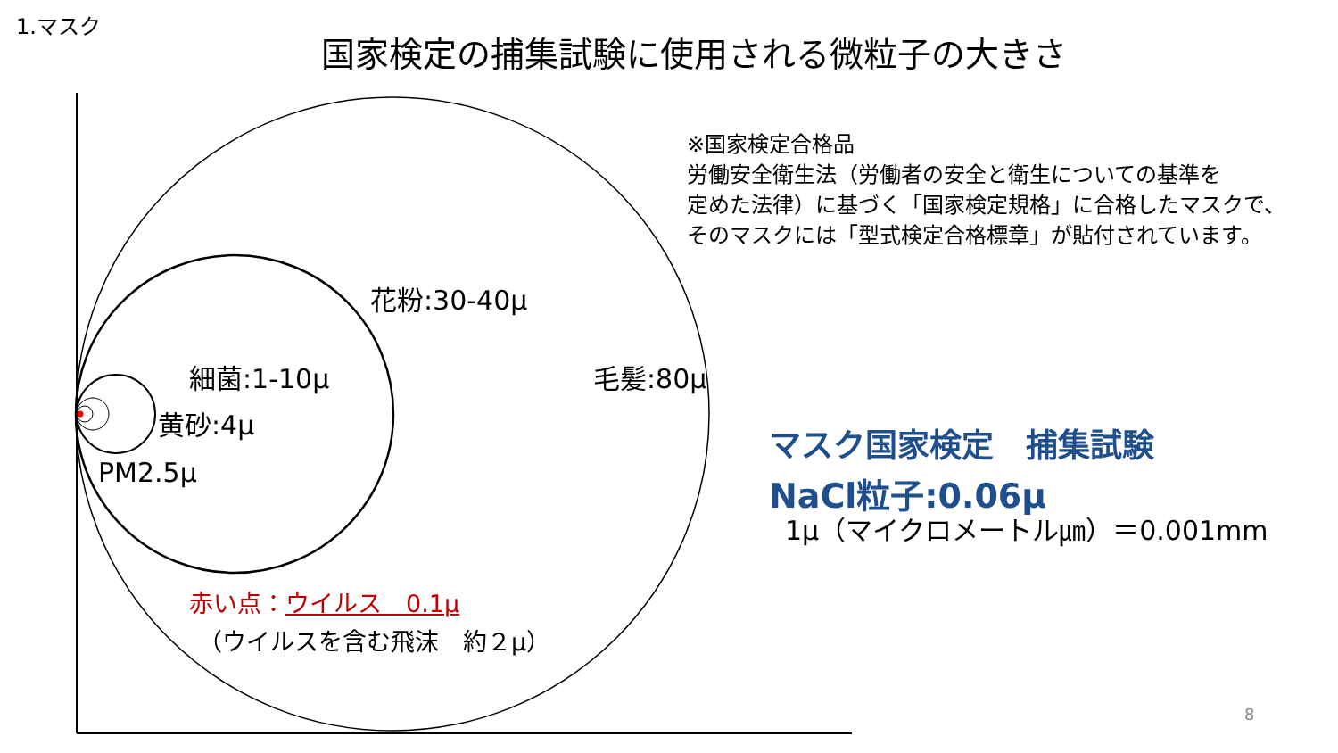1.マスク
国家検定の捕集試験に使用される微粒子の大きさ
※国家検定合格品
労働安全衛生法（労働者の安全と衛生についての基準を
定めた法律）に基づく「国家検定規格」に合格したマスクで、
そのマスクには「型式検定合格標章」が貼付されています。
花粉:30-40μ
細菌:1-10μ 毛髪:80μ
黄砂:4μ
PM2.5μ
赤い点：ウイルス　0.1μ
（ウイルスを含む飛沫　約２μ）
マスク国家検定　捕集試験
NaCl粒子:0.06μ
1μ（マイクロメートル㎛）＝0.001mm
8